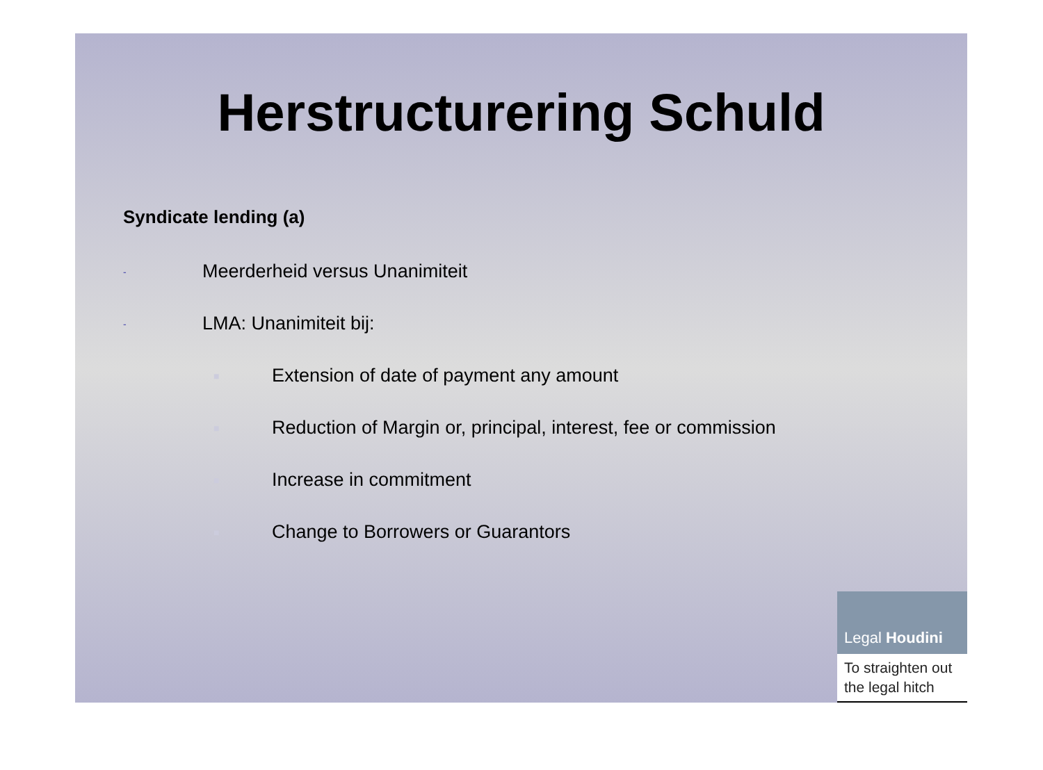Herstructurering Schuld
Syndicate lending (a)
- Meerderheid versus Unanimiteit
- LMA: Unanimiteit bij:
■ Extension of date of payment any amount
■ Reduction of Margin or, principal, interest, fee or commission
■ Increase in commitment
■ Change to Borrowers or Guarantors
Legal Houdini
To straighten out the legal hitch